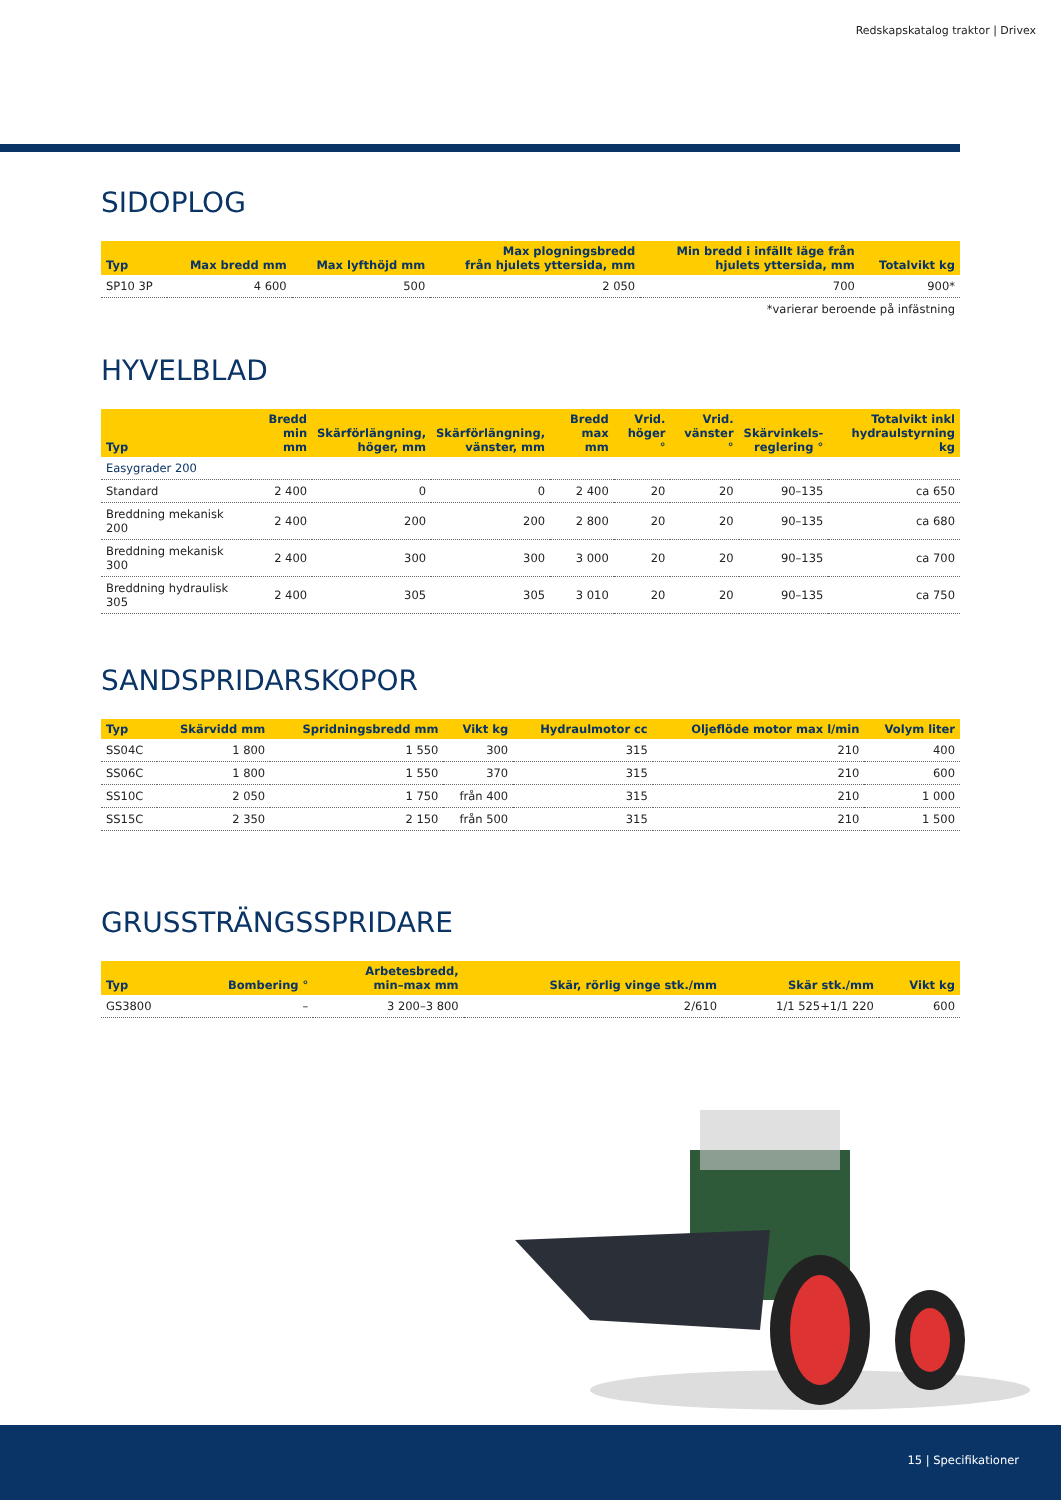Redskapskatalog traktor | Drivex
SIDOPLOG
| Typ | Max bredd mm | Max lyfthöjd mm | Max plogningsbredd från hjulets yttersida, mm | Min bredd i infällt läge från hjulets yttersida, mm | Totalvikt kg |
| --- | --- | --- | --- | --- | --- |
| SP10 3P | 4 600 | 500 | 2 050 | 700 | 900* |
*varierar beroende på infästning
HYVELBLAD
| Typ | Bredd min mm | Skärförlängning, höger, mm | Skärförlängning, vänster, mm | Bredd max mm | Vrid. höger ° | Vrid. vänster ° | Skärvinkels- reglering ° | Totalvikt inkl hydraulstyrning kg |
| --- | --- | --- | --- | --- | --- | --- | --- | --- |
| Easygrader 200 | | | | | | | | |
| Standard | 2 400 | 0 | 0 | 2 400 | 20 | 20 | 90–135 | ca 650 |
| Breddning mekanisk 200 | 2 400 | 200 | 200 | 2 800 | 20 | 20 | 90–135 | ca 680 |
| Breddning mekanisk 300 | 2 400 | 300 | 300 | 3 000 | 20 | 20 | 90–135 | ca 700 |
| Breddning hydraulisk 305 | 2 400 | 305 | 305 | 3 010 | 20 | 20 | 90–135 | ca 750 |
SANDSPRIDARSKOPOR
| Typ | Skärvidd mm | Spridningsbredd mm | Vikt kg | Hydraulmotor cc | Oljeflöde motor max l/min | Volym liter |
| --- | --- | --- | --- | --- | --- | --- |
| SS04C | 1 800 | 1 550 | 300 | 315 | 210 | 400 |
| SS06C | 1 800 | 1 550 | 370 | 315 | 210 | 600 |
| SS10C | 2 050 | 1 750 | från 400 | 315 | 210 | 1 000 |
| SS15C | 2 350 | 2 150 | från 500 | 315 | 210 | 1 500 |
GRUSSTRÄNGSSPRIDARE
| Typ | Bombering ° | Arbetesbredd, min–max mm | Skär, rörlig vinge stk./mm | Skär stk./mm | Vikt kg |
| --- | --- | --- | --- | --- | --- |
| GS3800 | – | 3 200–3 800 | 2/610 | 1/1 525+1/1 220 | 600 |
15 | Specifikationer